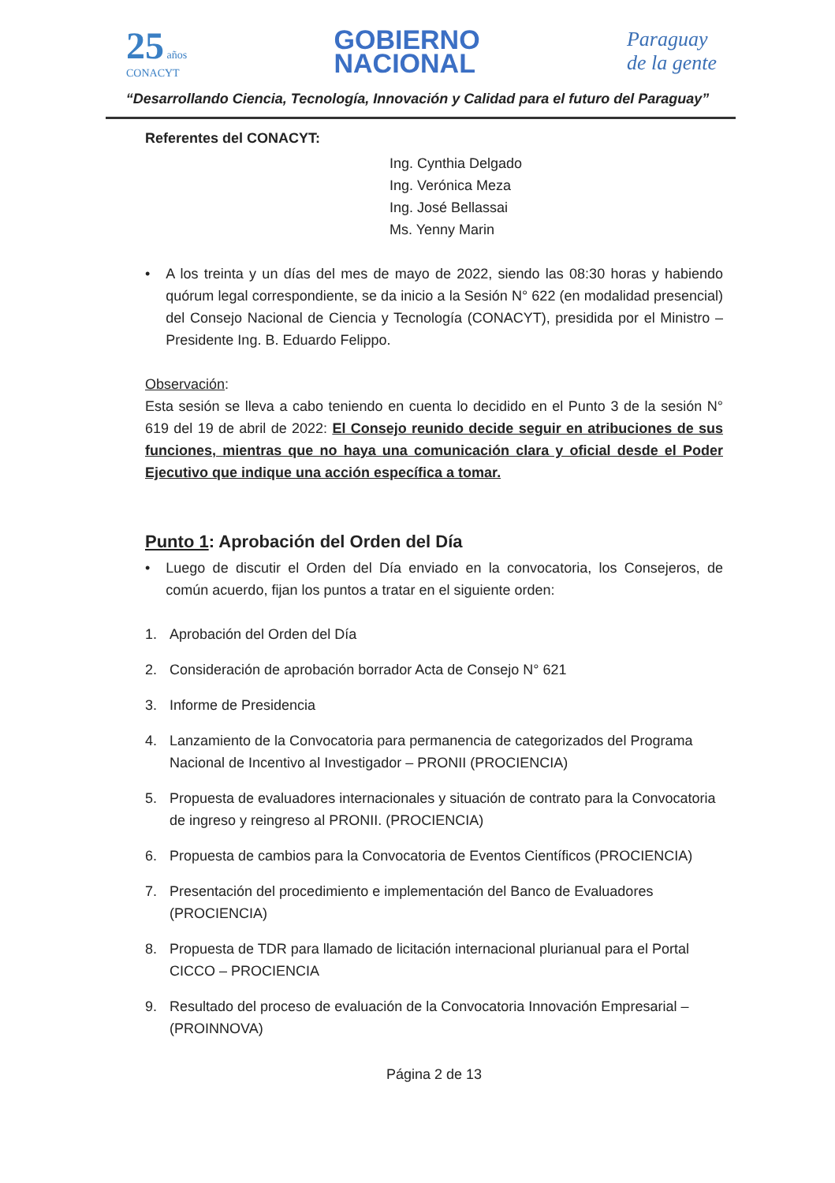25 años
CONACYT
GOBIERNO
NACIONAL
Paraguay
de la gente
“Desarrollando Ciencia, Tecnología, Innovación y Calidad para el futuro del Paraguay”
Referentes del CONACYT:
Ing. Cynthia Delgado
Ing. Verónica Meza
Ing. José Bellassai
Ms. Yenny Marin
• A los treinta y un días del mes de mayo de 2022, siendo las 08:30 horas y habiendo quórum legal correspondiente, se da inicio a la Sesión N° 622 (en modalidad presencial) del Consejo Nacional de Ciencia y Tecnología (CONACYT), presidida por el Ministro – Presidente Ing. B. Eduardo Felippo.
Observación:
Esta sesión se lleva a cabo teniendo en cuenta lo decidido en el Punto 3 de la sesión N° 619 del 19 de abril de 2022: El Consejo reunido decide seguir en atribuciones de sus funciones, mientras que no haya una comunicación clara y oficial desde el Poder Ejecutivo que indique una acción específica a tomar.
Punto 1: Aprobación del Orden del Día
• Luego de discutir el Orden del Día enviado en la convocatoria, los Consejeros, de común acuerdo, fijan los puntos a tratar en el siguiente orden:
1. Aprobación del Orden del Día
2. Consideración de aprobación borrador Acta de Consejo N° 621
3. Informe de Presidencia
4. Lanzamiento de la Convocatoria para permanencia de categorizados del Programa Nacional de Incentivo al Investigador – PRONII (PROCIENCIA)
5. Propuesta de evaluadores internacionales y situación de contrato para la Convocatoria de ingreso y reingreso al PRONII. (PROCIENCIA)
6. Propuesta de cambios para la Convocatoria de Eventos Científicos (PROCIENCIA)
7. Presentación del procedimiento e implementación del Banco de Evaluadores (PROCIENCIA)
8. Propuesta de TDR para llamado de licitación internacional plurianual para el Portal CICCO – PROCIENCIA
9. Resultado del proceso de evaluación de la Convocatoria Innovación Empresarial – (PROINNOVA)
Página 2 de 13